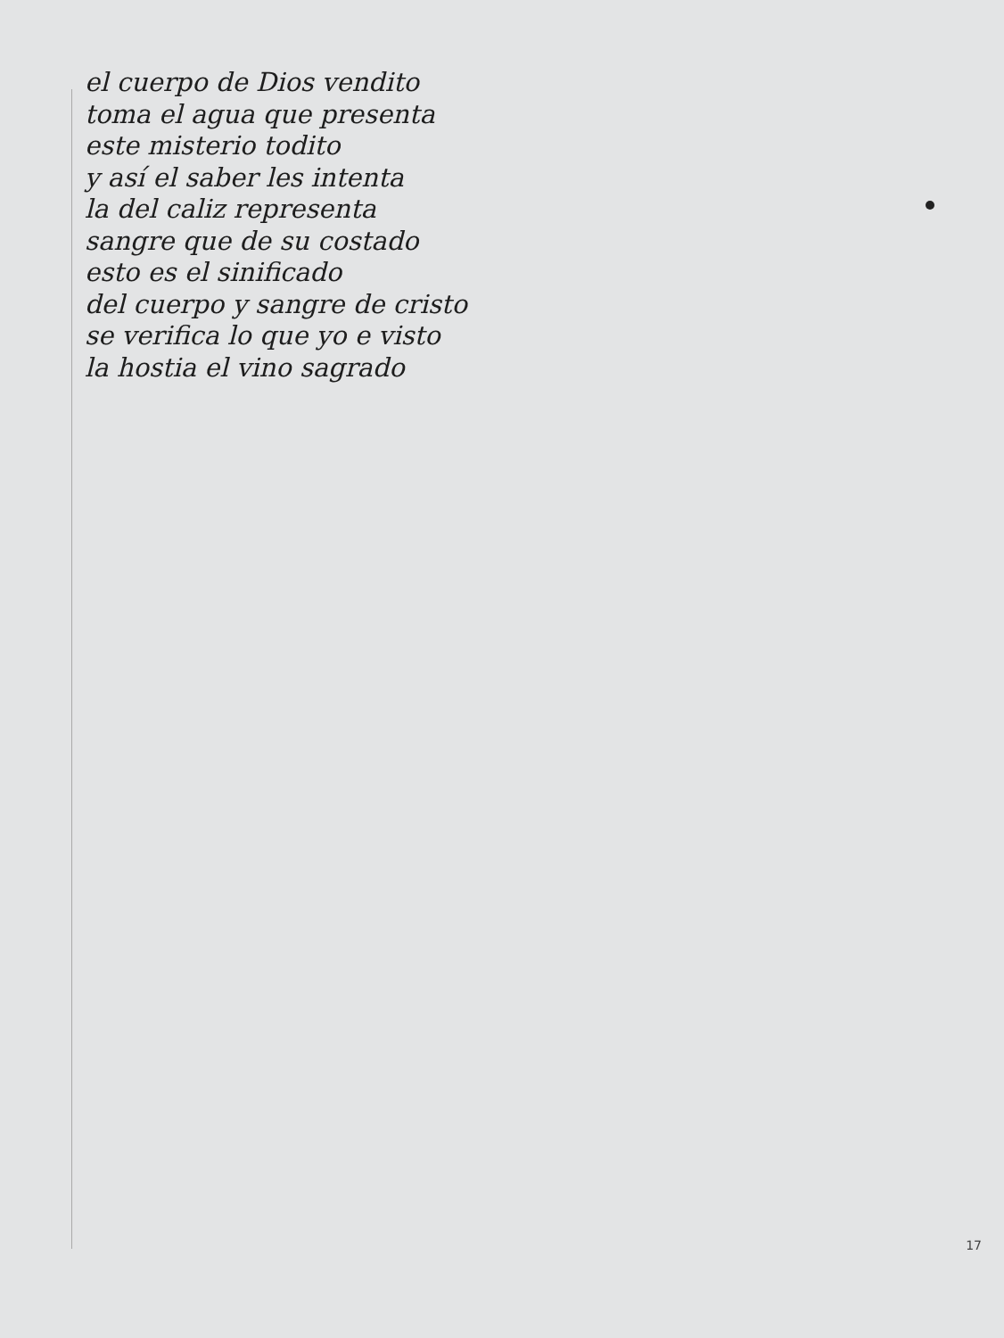el cuerpo de Dios vendito
toma el agua que presenta
este misterio todito
y así el saber les intenta
la del caliz representa
sangre que de su costado
esto es el sinificado
del cuerpo y sangre de cristo
se verifica lo que yo e visto
la hostia el vino sagrado
17